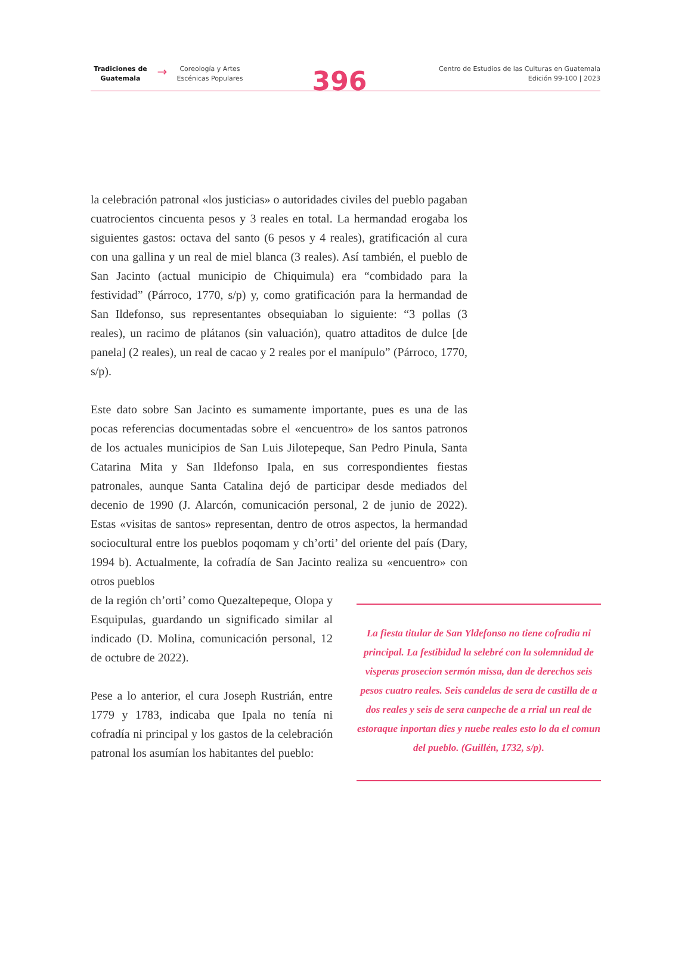Tradiciones de Guatemala
→
Coreología y Artes Escénicas Populares
396
Centro de Estudios de las Culturas en Guatemala
Edición 99-100 | 2023
la celebración patronal «los justicias» o autoridades civiles del pueblo pagaban cuatrocientos cincuenta pesos y 3 reales en total. La hermandad erogaba los siguientes gastos: octava del santo (6 pesos y 4 reales), gratificación al cura con una gallina y un real de miel blanca (3 reales). Así también, el pueblo de San Jacinto (actual municipio de Chiquimula) era “combidado para la festividad” (Párroco, 1770, s/p) y, como gratificación para la hermandad de San Ildefonso, sus representantes obsequiaban lo siguiente: “3 pollas (3 reales), un racimo de plátanos (sin valuación), quatro attaditos de dulce [de panela] (2 reales), un real de cacao y 2 reales por el manípulo” (Párroco, 1770, s/p).
Este dato sobre San Jacinto es sumamente importante, pues es una de las pocas referencias documentadas sobre el «encuentro» de los santos patronos de los actuales municipios de San Luis Jilotepeque, San Pedro Pinula, Santa Catarina Mita y San Ildefonso Ipala, en sus correspondientes fiestas patronales, aunque Santa Catalina dejó de participar desde mediados del decenio de 1990 (J. Alarcón, comunicación personal, 2 de junio de 2022). Estas «visitas de santos» representan, dentro de otros aspectos, la hermandad sociocultural entre los pueblos poqomam y ch’orti’ del oriente del país (Dary, 1994 b). Actualmente, la cofradía de San Jacinto realiza su «encuentro» con otros pueblos
de la región ch’orti’ como Quezaltepeque, Olopa y Esquipulas, guardando un significado similar al indicado (D. Molina, comunicación personal, 12 de octubre de 2022).
Pese a lo anterior, el cura Joseph Rustrián, entre 1779 y 1783, indicaba que Ipala no tenía ni cofradía ni principal y los gastos de la celebración patronal los asumían los habitantes del pueblo:
La fiesta titular de San Yldefonso no tiene cofradia ni principal. La festibidad la selebré con la solemnidad de visperas prosecion sermón missa, dan de derechos seis pesos cuatro reales. Seis candelas de sera de castilla de a dos reales y seis de sera canpeche de a rrial un real de estoraque inportan dies y nuebe reales esto lo da el comun del pueblo. (Guillén, 1732, s/p).